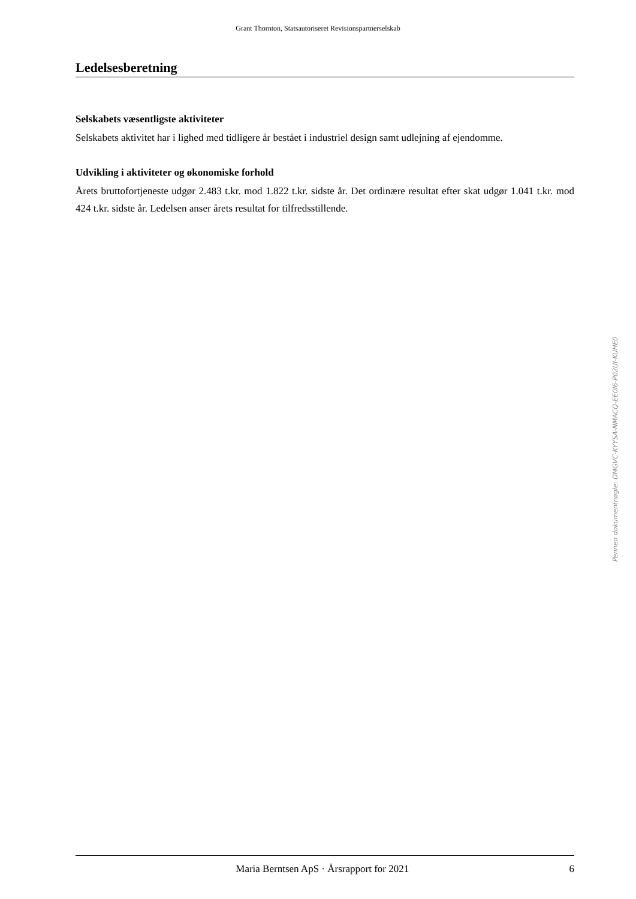Grant Thornton, Statsautoriseret Revisionspartnerselskab
Ledelsesberetning
Selskabets væsentligste aktiviteter
Selskabets aktivitet har i lighed med tidligere år bestået i industriel design samt udlejning af ejendomme.
Udvikling i aktiviteter og økonomiske forhold
Årets bruttofortjeneste udgør 2.483 t.kr. mod 1.822 t.kr. sidste år. Det ordinære resultat efter skat udgør 1.041 t.kr. mod 424 t.kr. sidste år. Ledelsen anser årets resultat for tilfredsstillende.
Penneo dokumentnøgle: DMGVC-KYYSA-NMACQ-EE0I6-P02UI-KUHE0
Maria Berntsen ApS · Årsrapport for 2021 6